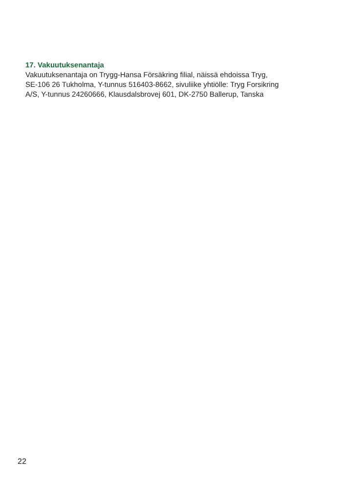17. Vakuutuksenantaja
Vakuutuksenantaja on Trygg-Hansa Försäkring filial, näissä ehdoissa Tryg,
SE-106 26 Tukholma, Y-tunnus 516403-8662, sivuliike yhtiölle: Tryg Forsikring
A/S, Y-tunnus 24260666, Klausdalsbrovej 601, DK-2750 Ballerup, Tanska
22